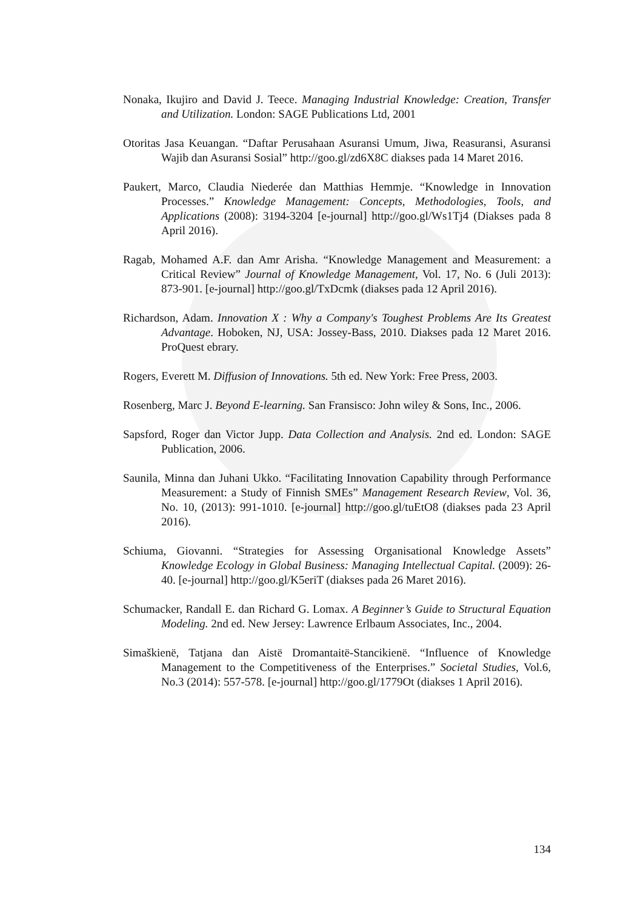Nonaka, Ikujiro and David J. Teece. Managing Industrial Knowledge: Creation, Transfer and Utilization. London: SAGE Publications Ltd, 2001
Otoritas Jasa Keuangan. “Daftar Perusahaan Asuransi Umum, Jiwa, Reasuransi, Asuransi Wajib dan Asuransi Sosial” http://goo.gl/zd6X8C diakses pada 14 Maret 2016.
Paukert, Marco, Claudia Niederée dan Matthias Hemmje. “Knowledge in Innovation Processes.” Knowledge Management: Concepts, Methodologies, Tools, and Applications (2008): 3194-3204 [e-journal] http://goo.gl/Ws1Tj4 (Diakses pada 8 April 2016).
Ragab, Mohamed A.F. dan Amr Arisha. “Knowledge Management and Measurement: a Critical Review” Journal of Knowledge Management, Vol. 17, No. 6 (Juli 2013): 873-901. [e-journal] http://goo.gl/TxDcmk (diakses pada 12 April 2016).
Richardson, Adam. Innovation X : Why a Company's Toughest Problems Are Its Greatest Advantage. Hoboken, NJ, USA: Jossey-Bass, 2010. Diakses pada 12 Maret 2016. ProQuest ebrary.
Rogers, Everett M. Diffusion of Innovations. 5th ed. New York: Free Press, 2003.
Rosenberg, Marc J. Beyond E-learning. San Fransisco: John wiley & Sons, Inc., 2006.
Sapsford, Roger dan Victor Jupp. Data Collection and Analysis. 2nd ed. London: SAGE Publication, 2006.
Saunila, Minna dan Juhani Ukko. “Facilitating Innovation Capability through Performance Measurement: a Study of Finnish SMEs” Management Research Review, Vol. 36, No. 10, (2013): 991-1010. [e-journal] http://goo.gl/tuEtO8 (diakses pada 23 April 2016).
Schiuma, Giovanni. “Strategies for Assessing Organisational Knowledge Assets” Knowledge Ecology in Global Business: Managing Intellectual Capital. (2009): 26-40. [e-journal] http://goo.gl/K5eriT (diakses pada 26 Maret 2016).
Schumacker, Randall E. dan Richard G. Lomax. A Beginner’s Guide to Structural Equation Modeling. 2nd ed. New Jersey: Lawrence Erlbaum Associates, Inc., 2004.
Simaškienë, Tatjana dan Aistë Dromantaitë-Stancikienë. “Influence of Knowledge Management to the Competitiveness of the Enterprises.” Societal Studies, Vol.6, No.3 (2014): 557-578. [e-journal] http://goo.gl/1779Ot (diakses 1 April 2016).
134